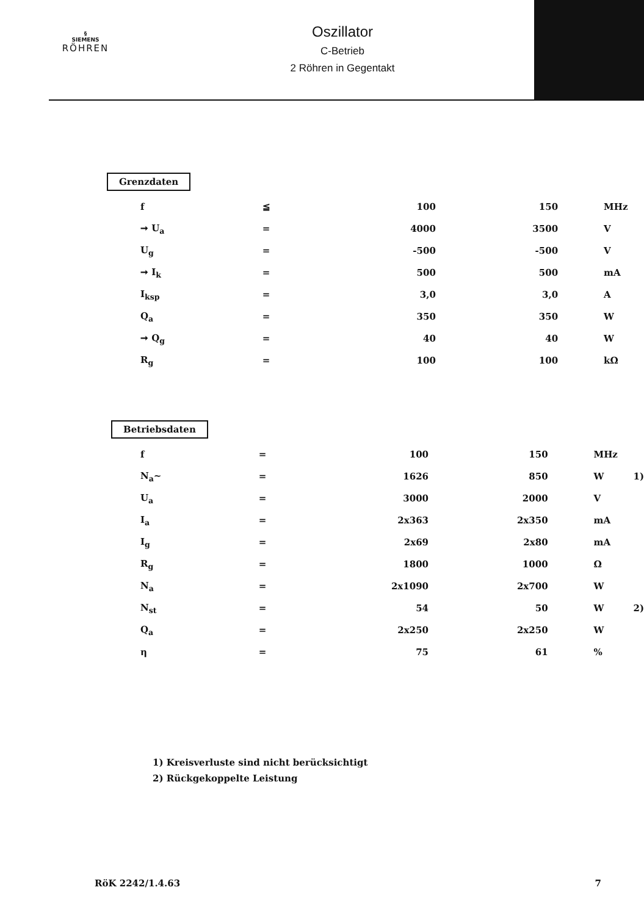§
SIEMENS
RÖHREN
Oszillator
C-Betrieb
2 Röhren in Gegentakt
Grenzdaten
| f | ≦ | 100 | 150 | MHz |
| ➞ U<sub>a</sub> | = | 4000 | 3500 | V |
| U<sub>g</sub> | = | -500 | -500 | V |
| ➞ I<sub>k</sub> | = | 500 | 500 | mA |
| I<sub>ksp</sub> | = | 3,0 | 3,0 | A |
| Q<sub>a</sub> | = | 350 | 350 | W |
| ➞ Q<sub>g</sub> | = | 40 | 40 | W |
| R<sub>g</sub> | = | 100 | 100 | kΩ |
Betriebsdaten
| f | = | 100 | 150 | MHz | |
| N<sub>a</sub>~ | = | 1626 | 850 | W | 1) |
| U<sub>a</sub> | = | 3000 | 2000 | V | |
| I<sub>a</sub> | = | 2x363 | 2x350 | mA | |
| I<sub>g</sub> | = | 2x69 | 2x80 | mA | |
| R<sub>g</sub> | = | 1800 | 1000 | Ω | |
| N<sub>a</sub> | = | 2x1090 | 2x700 | W | |
| N<sub>st</sub> | = | 54 | 50 | W | 2) |
| Q<sub>a</sub> | = | 2x250 | 2x250 | W | |
| η | = | 75 | 61 | % | |
1) Kreisverluste sind nicht berücksichtigt
2) Rückgekoppelte Leistung
RöK 2242/1.4.63 7